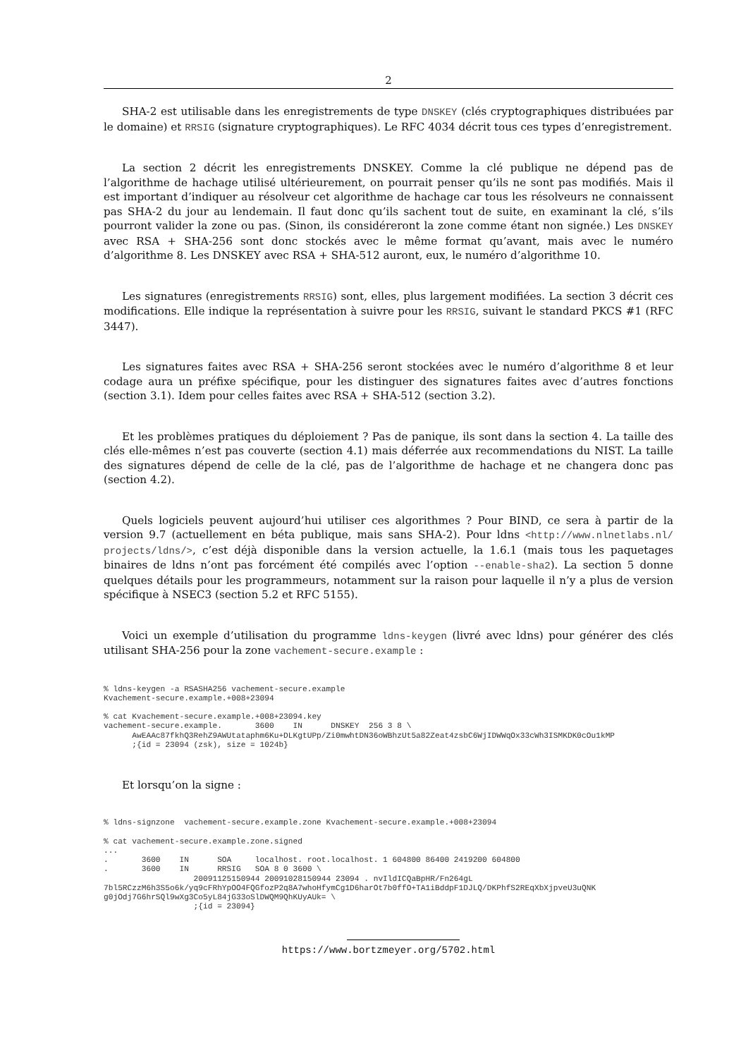2
SHA-2 est utilisable dans les enregistrements de type DNSKEY (clés cryptographiques distribuées par le domaine) et RRSIG (signature cryptographiques). Le RFC 4034 décrit tous ces types d’enregistrement.
La section 2 décrit les enregistrements DNSKEY. Comme la clé publique ne dépend pas de l’algorithme de hachage utilisé ultérieurement, on pourrait penser qu’ils ne sont pas modifiés. Mais il est important d’indiquer au résolveur cet algorithme de hachage car tous les résolveurs ne connaissent pas SHA-2 du jour au lendemain. Il faut donc qu’ils sachent tout de suite, en examinant la clé, s’ils pourront valider la zone ou pas. (Sinon, ils considéreront la zone comme étant non signée.) Les DNSKEY avec RSA + SHA-256 sont donc stockés avec le même format qu’avant, mais avec le numéro d’algorithme 8. Les DNSKEY avec RSA + SHA-512 auront, eux, le numéro d’algorithme 10.
Les signatures (enregistrements RRSIG) sont, elles, plus largement modifiées. La section 3 décrit ces modifications. Elle indique la représentation à suivre pour les RRSIG, suivant le standard PKCS #1 (RFC 3447).
Les signatures faites avec RSA + SHA-256 seront stockées avec le numéro d’algorithme 8 et leur codage aura un préfixe spécifique, pour les distinguer des signatures faites avec d’autres fonctions (section 3.1). Idem pour celles faites avec RSA + SHA-512 (section 3.2).
Et les problèmes pratiques du déploiement ? Pas de panique, ils sont dans la section 4. La taille des clés elle-mêmes n’est pas couverte (section 4.1) mais déferrée aux recommendations du NIST. La taille des signatures dépend de celle de la clé, pas de l’algorithme de hachage et ne changera donc pas (section 4.2).
Quels logiciels peuvent aujourd’hui utiliser ces algorithmes ? Pour BIND, ce sera à partir de la version 9.7 (actuellement en béta publique, mais sans SHA-2). Pour ldns <http://www.nlnetlabs.nl/ projects/ldns/>, c’est déjà disponible dans la version actuelle, la 1.6.1 (mais tous les paquetages binaires de ldns n’ont pas forcément été compilés avec l’option --enable-sha2). La section 5 donne quelques détails pour les programmeurs, notamment sur la raison pour laquelle il n’y a plus de version spécifique à NSEC3 (section 5.2 et RFC 5155).
Voici un exemple d’utilisation du programme ldns-keygen (livré avec ldns) pour générer des clés utilisant SHA-256 pour la zone vachement-secure.example :
% ldns-keygen -a RSASHA256 vachement-secure.example
Kvachement-secure.example.+008+23094

% cat Kvachement-secure.example.+008+23094.key
vachement-secure.example.       3600    IN      DNSKEY  256 3 8 \
      AwEAAc87fkhQ3RehZ9AWUtataphm6Ku+DLKgtUPp/Zi0mwhtDN36oWBhzUt5a82Zeat4zsbC6WjIDWWqOx33cWh3ISMKDK0cOu1kMP
      ;{id = 23094 (zsk), size = 1024b}
Et lorsqu’on la signe :
% ldns-signzone  vachement-secure.example.zone Kvachement-secure.example.+008+23094

% cat vachement-secure.example.zone.signed
...
.       3600    IN      SOA     localhost. root.localhost. 1 604800 86400 2419200 604800
.       3600    IN      RRSIG   SOA 8 0 3600 \
                   20091125150944 20091028150944 23094 . nvIldICQaBpHR/Fn264gL
7bl5RCzzM6h3S5o6k/yq9cFRhYpOO4FQGfozP2q8A7whoHfymCg1D6harOt7b0ffO+TA1iBddpF1DJLQ/DKPhfS2REqXbXjpveU3uQNK
g0jOdj7G6hrSQl9wXg3Co5yL84jG33oSlDWQM9QhKUyAUk= \
                   ;{id = 23094}
https://www.bortzmeyer.org/5702.html